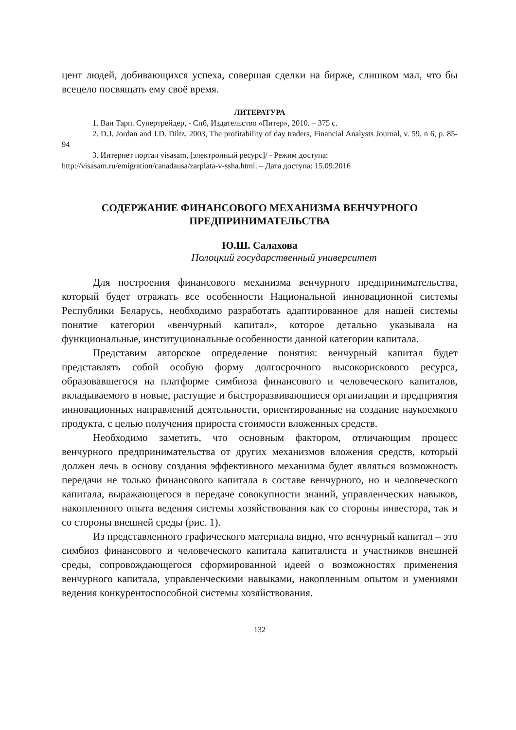цент людей, добивающихся успеха, совершая сделки на бирже, слишком мал, что бы всецело посвящать ему своё время.
ЛИТЕРАТУРА
1. Ван Тарп. Супертрейдер, - Спб, Издательство «Питер», 2010. – 375 с.
2. D.J. Jordan and J.D. Diltz, 2003, The profitability of day traders, Financial Analysts Journal, v. 59, n 6, p. 85-94
3. Интернет портал visasam, [электронный ресурс]/ - Режим доступа: http://visasam.ru/emigration/canadausa/zarplata-v-ssha.html. – Дата доступа: 15.09.2016
СОДЕРЖАНИЕ ФИНАНСОВОГО МЕХАНИЗМА ВЕНЧУРНОГО ПРЕДПРИНИМАТЕЛЬСТВА
Ю.Ш. Салахова
Полоцкий государственный университет
Для построения финансового механизма венчурного предпринимательства, который будет отражать все особенности Национальной инновационной системы Республики Беларусь, необходимо разработать адаптированное для нашей системы понятие категории «венчурный капитал», которое детально указывала на функциональные, институциональные особенности данной категории капитала.
Представим авторское определение понятия: венчурный капитал будет представлять собой особую форму долгосрочного высокорискового ресурса, образовавшегося на платформе симбиоза финансового и человеческого капиталов, вкладываемого в новые, растущие и быстроразвивающиеся организации и предприятия инновационных направлений деятельности, ориентированные на создание наукоемкого продукта, с целью получения прироста стоимости вложенных средств.
Необходимо заметить, что основным фактором, отличающим процесс венчурного предпринимательства от других механизмов вложения средств, который должен лечь в основу создания эффективного механизма будет являться возможность передачи не только финансового капитала в составе венчурного, но и человеческого капитала, выражающегося в передаче совокупности знаний, управленческих навыков, накопленного опыта ведения системы хозяйствования как со стороны инвестора, так и со стороны внешней среды (рис. 1).
Из представленного графического материала видно, что венчурный капитал – это симбиоз финансового и человеческого капитала капиталиста и участников внешней среды, сопровождающегося сформированной идеей о возможностях применения венчурного капитала, управленческими навыками, накопленным опытом и умениями ведения конкурентоспособной системы хозяйствования.
132